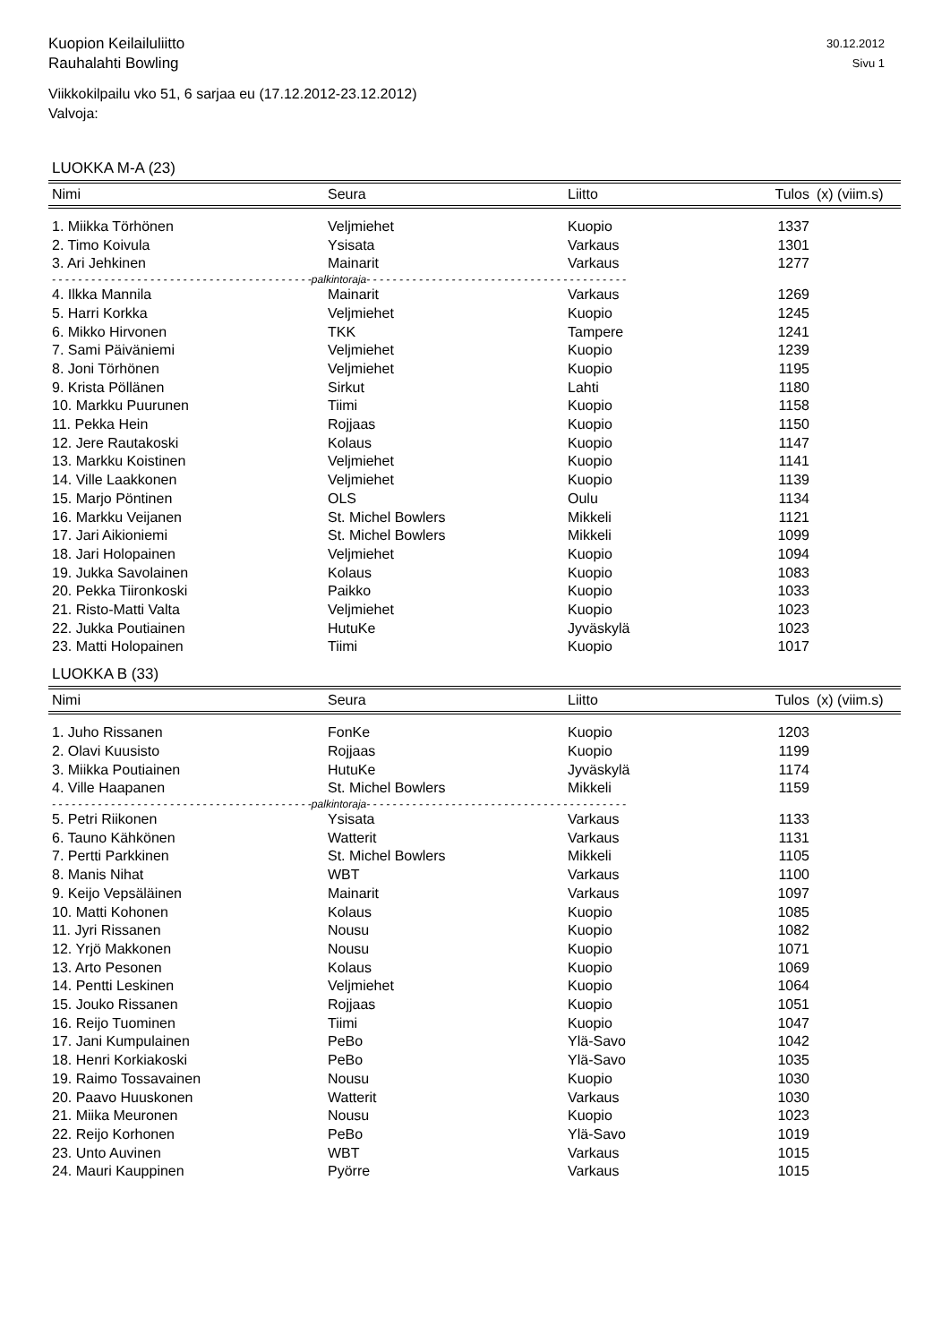Kuopion Keilailuliitto
Rauhalahti Bowling
30.12.2012
Sivu 1
Viikkokilpailu vko 51, 6 sarjaa eu (17.12.2012-23.12.2012)
Valvoja:
LUOKKA M-A (23)
| Nimi | Seura | Liitto | Tulos | (x) (viim.s) |
| --- | --- | --- | --- | --- |
| 1. Miikka Törhönen | Veljmiehet | Kuopio | 1337 | |
| 2. Timo Koivula | Ysisata | Varkaus | 1301 | |
| 3. Ari Jehkinen | Mainarit | Varkaus | 1277 | |
| - - - - - - - - - - - - - - - - - - - - - - - - - - - - - - - - - - - - - - - -palkintoraja- - - - - - - - - - - - - - - - - - - - - - - - - - - - - - - - - - - - - - - - | | | | |
| 4. Ilkka Mannila | Mainarit | Varkaus | 1269 | |
| 5. Harri Korkka | Veljmiehet | Kuopio | 1245 | |
| 6. Mikko Hirvonen | TKK | Tampere | 1241 | |
| 7. Sami Päiväniemi | Veljmiehet | Kuopio | 1239 | |
| 8. Joni Törhönen | Veljmiehet | Kuopio | 1195 | |
| 9. Krista Pöllänen | Sirkut | Lahti | 1180 | |
| 10. Markku Puurunen | Tiimi | Kuopio | 1158 | |
| 11. Pekka Hein | Rojjaas | Kuopio | 1150 | |
| 12. Jere Rautakoski | Kolaus | Kuopio | 1147 | |
| 13. Markku Koistinen | Veljmiehet | Kuopio | 1141 | |
| 14. Ville Laakkonen | Veljmiehet | Kuopio | 1139 | |
| 15. Marjo Pöntinen | OLS | Oulu | 1134 | |
| 16. Markku Veijanen | St. Michel Bowlers | Mikkeli | 1121 | |
| 17. Jari Aikioniemi | St. Michel Bowlers | Mikkeli | 1099 | |
| 18. Jari Holopainen | Veljmiehet | Kuopio | 1094 | |
| 19. Jukka Savolainen | Kolaus | Kuopio | 1083 | |
| 20. Pekka Tiironkoski | Paikko | Kuopio | 1033 | |
| 21. Risto-Matti Valta | Veljmiehet | Kuopio | 1023 | |
| 22. Jukka Poutiainen | HutuKe | Jyväskylä | 1023 | |
| 23. Matti Holopainen | Tiimi | Kuopio | 1017 | |
LUOKKA B (33)
| Nimi | Seura | Liitto | Tulos | (x) (viim.s) |
| --- | --- | --- | --- | --- |
| 1. Juho Rissanen | FonKe | Kuopio | 1203 | |
| 2. Olavi Kuusisto | Rojjaas | Kuopio | 1199 | |
| 3. Miikka Poutiainen | HutuKe | Jyväskylä | 1174 | |
| 4. Ville Haapanen | St. Michel Bowlers | Mikkeli | 1159 | |
| - - - - - - - - - - - - - - - - - - - - - - - - - - - - - - - - - - - - - - - -palkintoraja- - - - - - - - - - - - - - - - - - - - - - - - - - - - - - - - - - - - - - - - | | | | |
| 5. Petri Riikonen | Ysisata | Varkaus | 1133 | |
| 6. Tauno Kähkönen | Watterit | Varkaus | 1131 | |
| 7. Pertti Parkkinen | St. Michel Bowlers | Mikkeli | 1105 | |
| 8. Manis Nihat | WBT | Varkaus | 1100 | |
| 9. Keijo Vepsäläinen | Mainarit | Varkaus | 1097 | |
| 10. Matti Kohonen | Kolaus | Kuopio | 1085 | |
| 11. Jyri Rissanen | Nousu | Kuopio | 1082 | |
| 12. Yrjö Makkonen | Nousu | Kuopio | 1071 | |
| 13. Arto Pesonen | Kolaus | Kuopio | 1069 | |
| 14. Pentti Leskinen | Veljmiehet | Kuopio | 1064 | |
| 15. Jouko Rissanen | Rojjaas | Kuopio | 1051 | |
| 16. Reijo Tuominen | Tiimi | Kuopio | 1047 | |
| 17. Jani Kumpulainen | PeBo | Ylä-Savo | 1042 | |
| 18. Henri Korkiakoski | PeBo | Ylä-Savo | 1035 | |
| 19. Raimo Tossavainen | Nousu | Kuopio | 1030 | |
| 20. Paavo Huuskonen | Watterit | Varkaus | 1030 | |
| 21. Miika Meuronen | Nousu | Kuopio | 1023 | |
| 22. Reijo Korhonen | PeBo | Ylä-Savo | 1019 | |
| 23. Unto Auvinen | WBT | Varkaus | 1015 | |
| 24. Mauri Kauppinen | Pyörre | Varkaus | 1015 | |